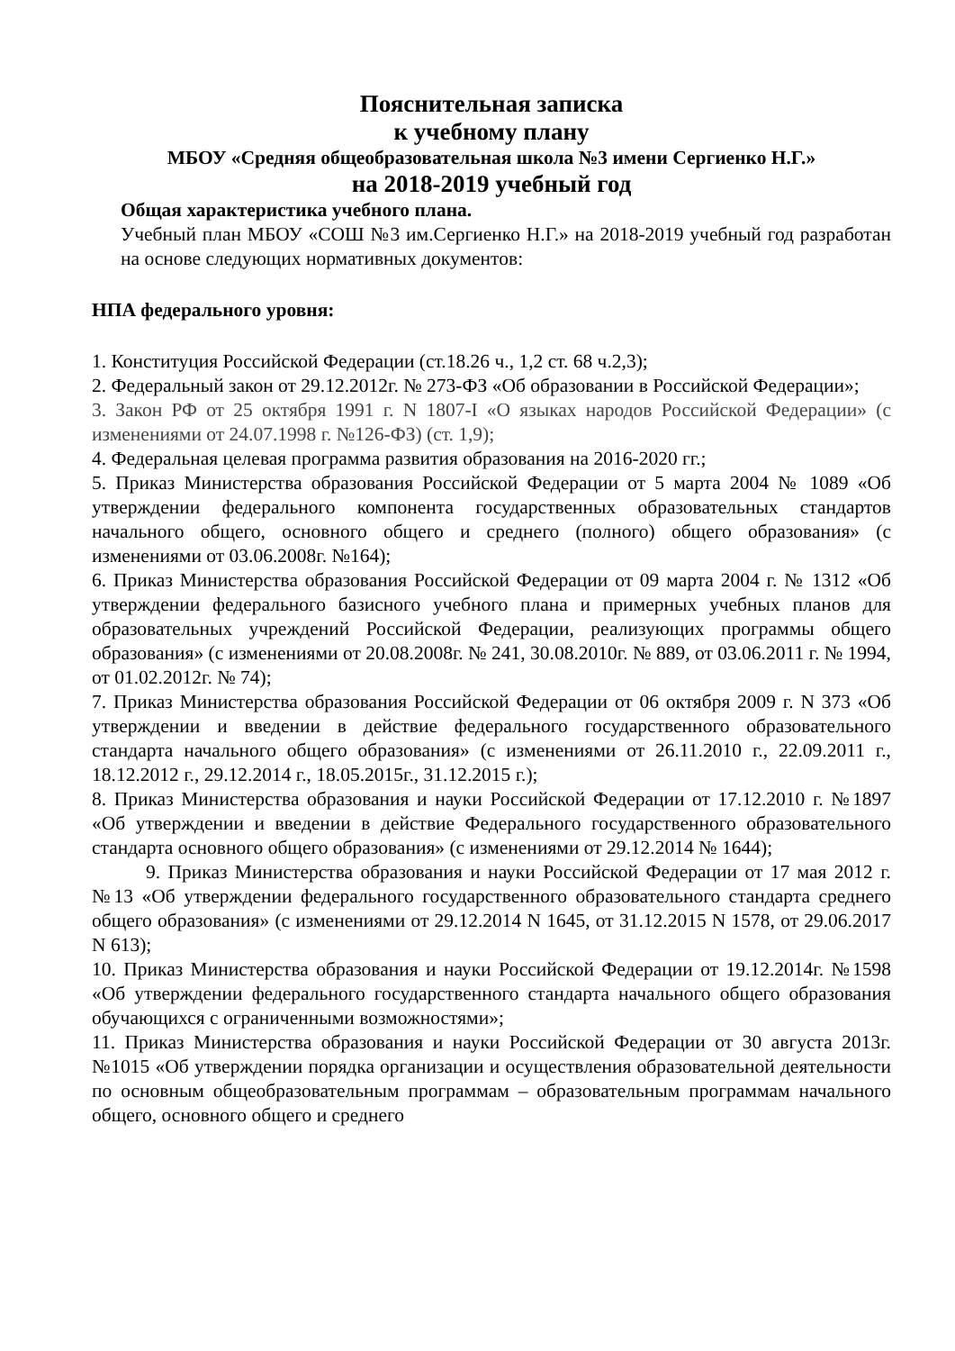Пояснительная записка
к учебному плану
МБОУ «Средняя общеобразовательная школа №3 имени Сергиенко Н.Г.»
на 2018-2019 учебный год
Общая характеристика учебного плана.
Учебный план МБОУ «СОШ №3 им.Сергиенко Н.Г.» на 2018-2019 учебный год разработан на основе следующих нормативных документов:
НПА федерального уровня:
1. Конституция Российской Федерации (ст.18.26 ч., 1,2 ст. 68 ч.2,3);
2. Федеральный закон от 29.12.2012г. № 273-ФЗ «Об образовании в Российской Федерации»;
3. Закон РФ от 25 октября 1991 г. N 1807-I «О языках народов Российской Федерации» (с изменениями от 24.07.1998 г. №126-ФЗ) (ст. 1,9);
4. Федеральная целевая программа развития образования на 2016-2020 гг.;
5. Приказ Министерства образования Российской Федерации от 5 марта 2004 № 1089 «Об утверждении федерального компонента государственных образовательных стандартов начального общего, основного общего и среднего (полного) общего образования» (с изменениями от 03.06.2008г. №164);
6. Приказ Министерства образования Российской Федерации от 09 марта 2004 г. № 1312 «Об утверждении федерального базисного учебного плана и примерных учебных планов для образовательных учреждений Российской Федерации, реализующих программы общего образования» (с изменениями от 20.08.2008г. № 241, 30.08.2010г. № 889, от 03.06.2011 г. № 1994, от 01.02.2012г. № 74);
7. Приказ Министерства образования Российской Федерации от 06 октября 2009 г. N 373 «Об утверждении и введении в действие федерального государственного образовательного стандарта начального общего образования» (с изменениями от 26.11.2010 г., 22.09.2011 г., 18.12.2012 г., 29.12.2014 г., 18.05.2015г., 31.12.2015 г.);
8. Приказ Министерства образования и науки Российской Федерации от 17.12.2010 г. №1897 «Об утверждении и введении в действие Федерального государственного образовательного стандарта основного общего образования» (с изменениями от 29.12.2014 № 1644);
9. Приказ Министерства образования и науки Российской Федерации от 17 мая 2012 г. №13 «Об утверждении федерального государственного образовательного стандарта среднего общего образования» (с изменениями от 29.12.2014 N 1645, от 31.12.2015 N 1578, от 29.06.2017 N 613);
10. Приказ Министерства образования и науки Российской Федерации от 19.12.2014г. №1598 «Об утверждении федерального государственного стандарта начального общего образования обучающихся с ограниченными возможностями»;
11. Приказ Министерства образования и науки Российской Федерации от 30 августа 2013г. №1015 «Об утверждении порядка организации и осуществления образовательной деятельности по основным общеобразовательным программам – образовательным программам начального общего, основного общего и среднего